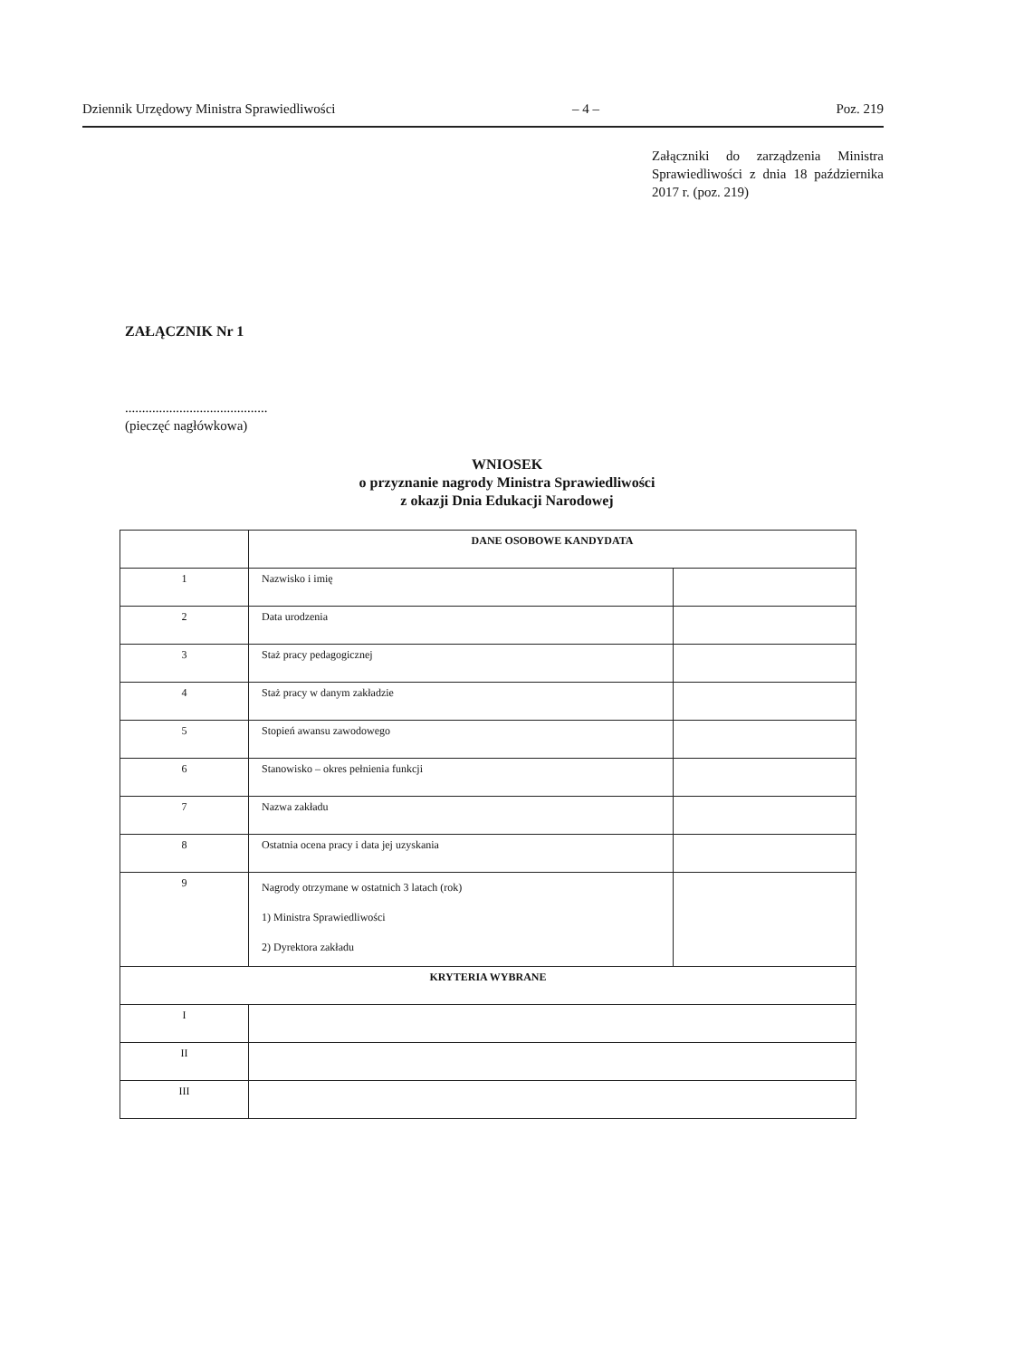Dziennik Urzędowy Ministra Sprawiedliwości – 4 – Poz. 219
Załączniki do zarządzenia Ministra Sprawiedliwości z dnia 18 października 2017 r. (poz. 219)
ZAŁĄCZNIK Nr 1
..........................................
(pieczęć nagłówkowa)
WNIOSEK
o przyznanie nagrody Ministra Sprawiedliwości
z okazji Dnia Edukacji Narodowej
| | DANE OSOBOWE KANDYDATA | |
| 1 | Nazwisko i imię | |
| 2 | Data urodzenia | |
| 3 | Staż pracy pedagogicznej | |
| 4 | Staż pracy w danym zakładzie | |
| 5 | Stopień awansu zawodowego | |
| 6 | Stanowisko – okres pełnienia funkcji | |
| 7 | Nazwa zakładu | |
| 8 | Ostatnia ocena pracy i data jej uzyskania | |
| 9 | Nagrody otrzymane w ostatnich 3 latach (rok) 1) Ministra Sprawiedliwości 2) Dyrektora zakładu | |
| KRYTERIA WYBRANE | | |
| I | | |
| II | | |
| III | | |